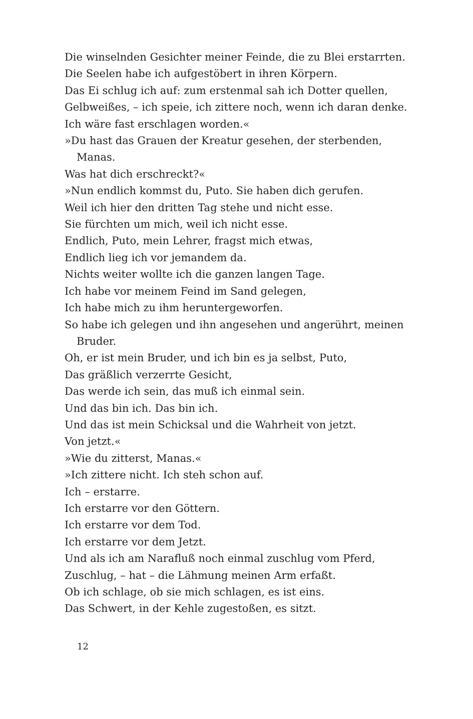Die winselnden Gesichter meiner Feinde, die zu Blei erstarrten.
Die Seelen habe ich aufgestöbert in ihren Körpern.
Das Ei schlug ich auf: zum erstenmal sah ich Dotter quellen,
Gelbweißes, – ich speie, ich zittere noch, wenn ich daran denke.
Ich wäre fast erschlagen worden.«
»Du hast das Grauen der Kreatur gesehen, der sterbenden,
Manas.
Was hat dich erschreckt?«
»Nun endlich kommst du, Puto. Sie haben dich gerufen.
Weil ich hier den dritten Tag stehe und nicht esse.
Sie fürchten um mich, weil ich nicht esse.
Endlich, Puto, mein Lehrer, fragst mich etwas,
Endlich lieg ich vor jemandem da.
Nichts weiter wollte ich die ganzen langen Tage.
Ich habe vor meinem Feind im Sand gelegen,
Ich habe mich zu ihm heruntergeworfen.
So habe ich gelegen und ihn angesehen und angerührt, meinen
Bruder.
Oh, er ist mein Bruder, und ich bin es ja selbst, Puto,
Das gräßlich verzerrte Gesicht,
Das werde ich sein, das muß ich einmal sein.
Und das bin ich. Das bin ich.
Und das ist mein Schicksal und die Wahrheit von jetzt.
Von jetzt.«
»Wie du zitterst, Manas.«
»Ich zittere nicht. Ich steh schon auf.
Ich – erstarre.
Ich erstarre vor den Göttern.
Ich erstarre vor dem Tod.
Ich erstarre vor dem Jetzt.
Und als ich am Narafluß noch einmal zuschlug vom Pferd,
Zuschlug, – hat – die Lähmung meinen Arm erfaßt.
Ob ich schlage, ob sie mich schlagen, es ist eins.
Das Schwert, in der Kehle zugestoßen, es sitzt.
12